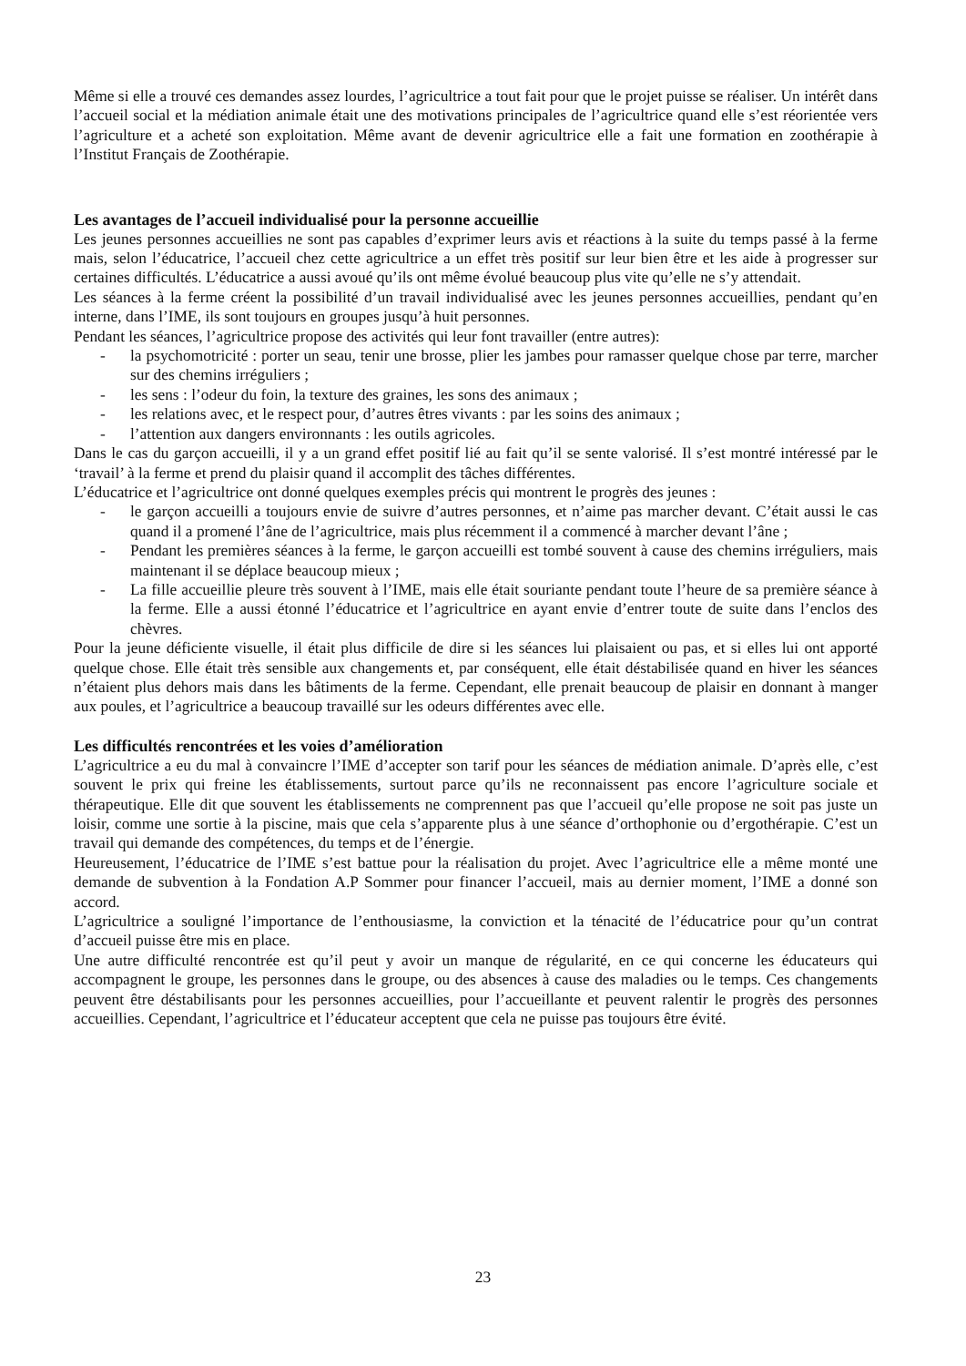Même si elle a trouvé ces demandes assez lourdes, l’agricultrice a tout fait pour que le projet puisse se réaliser. Un intérêt dans l’accueil social et la médiation animale était une des motivations principales de l’agricultrice quand elle s’est réorientée vers l’agriculture et a acheté son exploitation. Même avant de devenir agricultrice elle a fait une formation en zoothérapie à l’Institut Français de Zoothérapie.
Les avantages de l’accueil individualisé pour la personne accueillie
Les jeunes personnes accueillies ne sont pas capables d’exprimer leurs avis et réactions à la suite du temps passé à la ferme mais, selon l’éducatrice, l’accueil chez cette agricultrice a un effet très positif sur leur bien être et les aide à progresser sur certaines difficultés. L’éducatrice a aussi avoué qu’ils ont même évolué beaucoup plus vite qu’elle ne s’y attendait.
Les séances à la ferme créent la possibilité d’un travail individualisé avec les jeunes personnes accueillies, pendant qu’en interne, dans l’IME, ils sont toujours en groupes jusqu’à huit personnes.
Pendant les séances, l’agricultrice propose des activités qui leur font travailler (entre autres):
- la psychomotricité : porter un seau, tenir une brosse, plier les jambes pour ramasser quelque chose par terre, marcher sur des chemins irréguliers ;
- les sens : l’odeur du foin, la texture des graines, les sons des animaux ;
- les relations avec, et le respect pour, d’autres êtres vivants : par les soins des animaux ;
- l’attention aux dangers environnants : les outils agricoles.
Dans le cas du garçon accueilli, il y a un grand effet positif lié au fait qu’il se sente valorisé. Il s’est montré intéressé par le ‘travail’ à la ferme et prend du plaisir quand il accomplit des tâches différentes.
L’éducatrice et l’agricultrice ont donné quelques exemples précis qui montrent le progrès des jeunes :
- le garçon accueilli a toujours envie de suivre d’autres personnes, et n’aime pas marcher devant. C’était aussi le cas quand il a promené l’âne de l’agricultrice, mais plus récemment il a commencé à marcher devant l’âne ;
- Pendant les premières séances à la ferme, le garçon accueilli est tombé souvent à cause des chemins irréguliers, mais maintenant il se déplace beaucoup mieux ;
- La fille accueillie pleure très souvent à l’IME, mais elle était souriante pendant toute l’heure de sa première séance à la ferme. Elle a aussi étonné l’éducatrice et l’agricultrice en ayant envie d’entrer toute de suite dans l’enclos des chèvres.
Pour la jeune déficiente visuelle, il était plus difficile de dire si les séances lui plaisaient ou pas, et si elles lui ont apporté quelque chose. Elle était très sensible aux changements et, par conséquent, elle était déstabilisée quand en hiver les séances n’étaient plus dehors mais dans les bâtiments de la ferme. Cependant, elle prenait beaucoup de plaisir en donnant à manger aux poules, et l’agricultrice a beaucoup travaillé sur les odeurs différentes avec elle.
Les difficultés rencontrées et les voies d’amélioration
L’agricultrice a eu du mal à convaincre l’IME d’accepter son tarif pour les séances de médiation animale. D’après elle, c’est souvent le prix qui freine les établissements, surtout parce qu’ils ne reconnaissent pas encore l’agriculture sociale et thérapeutique. Elle dit que souvent les établissements ne comprennent pas que l’accueil qu’elle propose ne soit pas juste un loisir, comme une sortie à la piscine, mais que cela s’apparente plus à une séance d’orthophonie ou d’ergothérapie. C’est un travail qui demande des compétences, du temps et de l’énergie.
Heureusement, l’éducatrice de l’IME s’est battue pour la réalisation du projet. Avec l’agricultrice elle a même monté une demande de subvention à la Fondation A.P Sommer pour financer l’accueil, mais au dernier moment, l’IME a donné son accord.
L’agricultrice a souligné l’importance de l’enthousiasme, la conviction et la ténacité de l’éducatrice pour qu’un contrat d’accueil puisse être mis en place.
Une autre difficulté rencontrée est qu’il peut y avoir un manque de régularité, en ce qui concerne les éducateurs qui accompagnent le groupe, les personnes dans le groupe, ou des absences à cause des maladies ou le temps. Ces changements peuvent être déstabilisants pour les personnes accueillies, pour l’accueillante et peuvent ralentir le progrès des personnes accueillies. Cependant, l’agricultrice et l’éducateur acceptent que cela ne puisse pas toujours être évité.
23